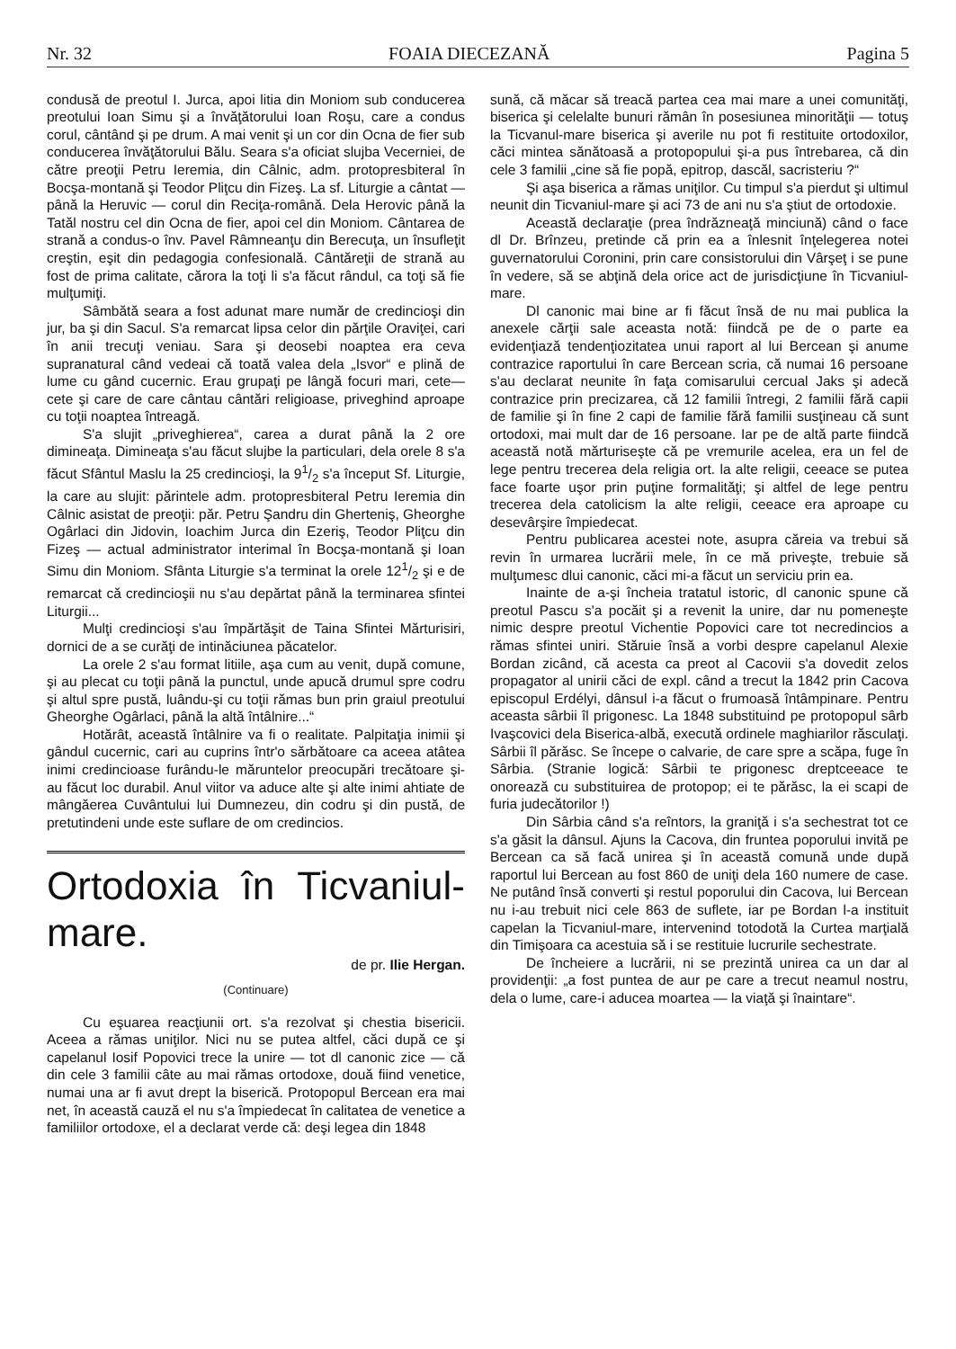Nr. 32 FOAIA DIECEZANĂ Pagina 5
condusă de preotul I. Jurca, apoi litia din Moniom sub conducerea preotului Ioan Simu şi a învăţătorului Ioan Roşu, care a condus corul, cântând şi pe drum. A mai venit şi un cor din Ocna de fier sub conducerea învăţătorului Bălu. Seara s'a oficiat slujba Vecerniei, de către preoţii Petru Ieremia, din Câlnic, adm. protopresbiteral în Bocşa-montană şi Teodor Pliţcu din Fizeş. La sf. Liturgie a cântat — până la Heruvic — corul din Reciţa-română. Dela Herovic până la Tatăl nostru cel din Ocna de fier, apoi cel din Moniom. Cântarea de strană a condus-o înv. Pavel Râmneanţu din Berecuţa, un însufleţit creştin, eşit din pedagogia confesională. Cântăreţii de strană au fost de prima calitate, cărora la toţi li s'a făcut rândul, ca toţi să fie mulţumiţi.
Sâmbătă seara a fost adunat mare număr de credincioşi din jur, ba şi din Sacul. S'a remarcat lipsa celor din părţile Oraviţei, cari în anii trecuţi veniau. Sara şi deosebi noaptea era ceva supranatural când vedeai că toată valea dela „Isvor“ e plină de lume cu gând cucernic. Erau grupaţi pe lângă focuri mari, cete—cete şi care de care cântau cântări religioase, priveghind aproape cu toţii noaptea întreagă.
S'a slujit „priveghierea“, carea a durat până la 2 ore dimineaţa. Dimineaţa s'au făcut slujbe la particulari, dela orele 8 s'a făcut Sfântul Maslu la 25 credincioşi, la 91/2 s'a început Sf. Liturgie, la care au slujit: părintele adm. protopresbiteral Petru Ieremia din Câlnic asistat de preoţii: păr. Petru Şandru din Gherteniş, Gheorghe Ogârlaci din Jidovin, Ioachim Jurca din Ezeriş, Teodor Pliţcu din Fizeş — actual administrator interimal în Bocşa-montană şi Ioan Simu din Moniom. Sfânta Liturgie s'a terminat la orele 121/2 şi e de remarcat că credincioşii nu s'au depărtat până la terminarea sfintei Liturgii...
Mulţi credincioşi s'au împărtăşit de Taina Sfintei Mărturisiri, dornici de a se curăţi de intinăciunea păcatelor.
La orele 2 s'au format litiile, aşa cum au venit, după comune, şi au plecat cu toţii până la punctul, unde apucă drumul spre codru şi altul spre pustă, luându-şi cu toţii rămas bun prin graiul preotului Gheorghe Ogârlaci, până la altă întâlnire...“
Hotărât, această întâlnire va fi o realitate. Palpitaţia inimii şi gândul cucernic, cari au cuprins într'o sărbătoare ca aceea atâtea inimi credincioase furându-le măruntelor preocupări trecătoare şi-au făcut loc durabil. Anul viitor va aduce alte şi alte inimi ahtiate de mângăerea Cuvântului lui Dumnezeu, din codru şi din pustă, de pretutindeni unde este suflare de om credincios.
Ortodoxia în Ticvaniul-mare.
de pr. Ilie Hergan.
(Continuare)
Cu eşuarea reacţiunii ort. s'a rezolvat şi chestia bisericii. Aceea a rămas uniţilor. Nici nu se putea altfel, căci după ce şi capelanul Iosif Popovici trece la unire — tot dl canonic zice — că din cele 3 familii câte au mai rămas ortodoxe, două fiind venetice, numai una ar fi avut drept la biserică. Protopopul Bercean era mai net, în această cauză el nu s'a împiedecat în calitatea de venetice a familiilor ortodoxe, el a declarat verde că: deşi legea din 1848
sună, că măcar să treacă partea cea mai mare a unei comunităţi, biserica şi celelalte bunuri rămân în posesiunea minorităţii — totuş la Ticvanul-mare biserica şi averile nu pot fi restituite ortodoxilor, căci mintea sănătoasă a protopopului şi-a pus întrebarea, că din cele 3 familii „cine să fie popă, epitrop, dascăl, sacristeriu ?“
Şi aşa biserica a rămas uniţilor. Cu timpul s'a pierdut şi ultimul neunit din Ticvaniul-mare şi aci 73 de ani nu s'a ştiut de ortodoxie.
Această declaraţie (prea îndrăzneaţă minciună) când o face dl Dr. Brînzeu, pretinde că prin ea a înlesnit înţelegerea notei guvernatorului Coronini, prin care consistorului din Vârşeţ i se pune în vedere, să se abţină dela orice act de jurisdicţiune în Ticvaniul-mare.
Dl canonic mai bine ar fi făcut însă de nu mai publica la anexele cărţii sale aceasta notă: fiindcă pe de o parte ea evidenţiază tendenţiozitatea unui raport al lui Bercean şi anume contrazice raportului în care Bercean scria, că numai 16 persoane s'au declarat neunite în faţa comisarului cercual Jaks şi adecă contrazice prin precizarea, că 12 familii întregi, 2 familii fără capii de familie şi în fine 2 capi de familie fără familii susţineau că sunt ortodoxi, mai mult dar de 16 persoane. Iar pe de altă parte fiindcă această notă mărturiseşte că pe vremurile acelea, era un fel de lege pentru trecerea dela religia ort. la alte religii, ceeace se putea face foarte uşor prin puţine formalităţi; şi altfel de lege pentru trecerea dela catolicism la alte religii, ceeace era aproape cu desevârşire împiedecat.
Pentru publicarea acestei note, asupra căreia va trebui să revin în urmarea lucrării mele, în ce mă priveşte, trebuie să mulţumesc dlui canonic, căci mi-a făcut un serviciu prin ea.
Inainte de a-şi încheia tratatul istoric, dl canonic spune că preotul Pascu s'a pocăit şi a revenit la unire, dar nu pomeneşte nimic despre preotul Vichentie Popovici care tot necredincios a rămas sfintei uniri. Stăruie însă a vorbi despre capelanul Alexie Bordan zicând, că acesta ca preot al Cacovii s'a dovedit zelos propagator al unirii căci de expl. când a trecut la 1842 prin Cacova episcopul Erdélyi, dânsul i-a făcut o frumoasă întâmpinare. Pentru aceasta sârbii îl prigonesc. La 1848 substituind pe protopopul sârb Ivaşcovici dela Biserica-albă, execută ordinele maghiarilor răsculaţi. Sârbii îl părăsc. Se începe o calvarie, de care spre a scăpa, fuge în Sârbia. (Stranie logică: Sârbii te prigonesc dreptceeace te onorează cu substituirea de protopop; ei te părăsc, la ei scapi de furia judecătorilor !)
Din Sârbia când s'a reîntors, la graniţă i s'a sechestrat tot ce s'a găsit la dânsul. Ajuns la Cacova, din fruntea poporului invită pe Bercean ca să facă unirea şi în această comună unde după raportul lui Bercean au fost 860 de uniţi dela 160 numere de case. Ne putând însă converti şi restul poporului din Cacova, lui Bercean nu i-au trebuit nici cele 863 de suflete, iar pe Bordan l-a instituit capelan la Ticvaniul-mare, intervenind totodotă la Curtea marţială din Timişoara ca acestuia să i se restituie lucrurile sechestrate.
De încheiere a lucrării, ni se prezintă unirea ca un dar al providenţii: „a fost puntea de aur pe care a trecut neamul nostru, dela o lume, care-i aducea moartea — la viaţă şi înaintare“.